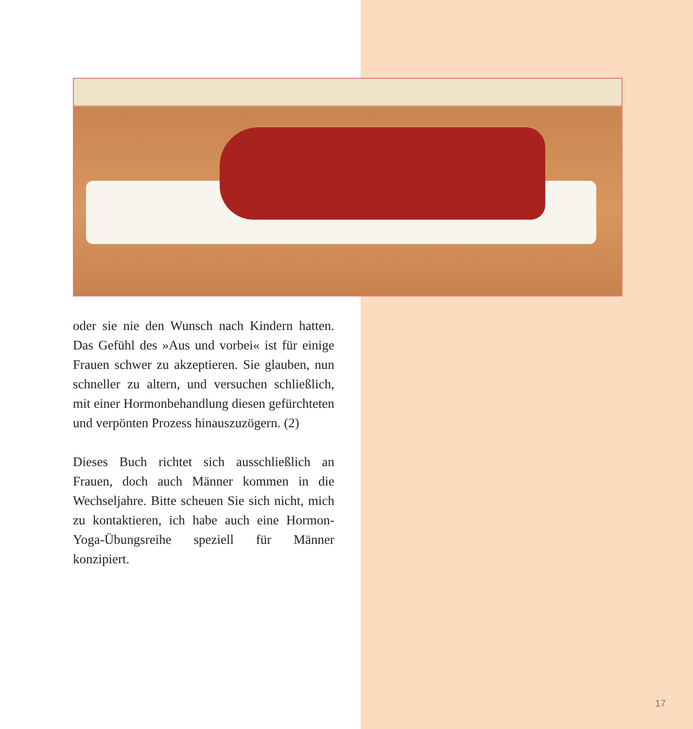oder sie nie den Wunsch nach Kindern hatten. Das Gefühl des »Aus und vorbei« ist für einige Frauen schwer zu akzeptieren. Sie glauben, nun schneller zu altern, und versuchen schließlich, mit einer Hormonbehandlung diesen gefürchteten und verpönten Prozess hinauszuzögern. (2)
Dieses Buch richtet sich ausschließlich an Frauen, doch auch Männer kommen in die Wechseljahre. Bitte scheuen Sie sich nicht, mich zu kontaktieren, ich habe auch eine Hormon-Yoga-Übungsreihe speziell für Männer konzipiert.
17